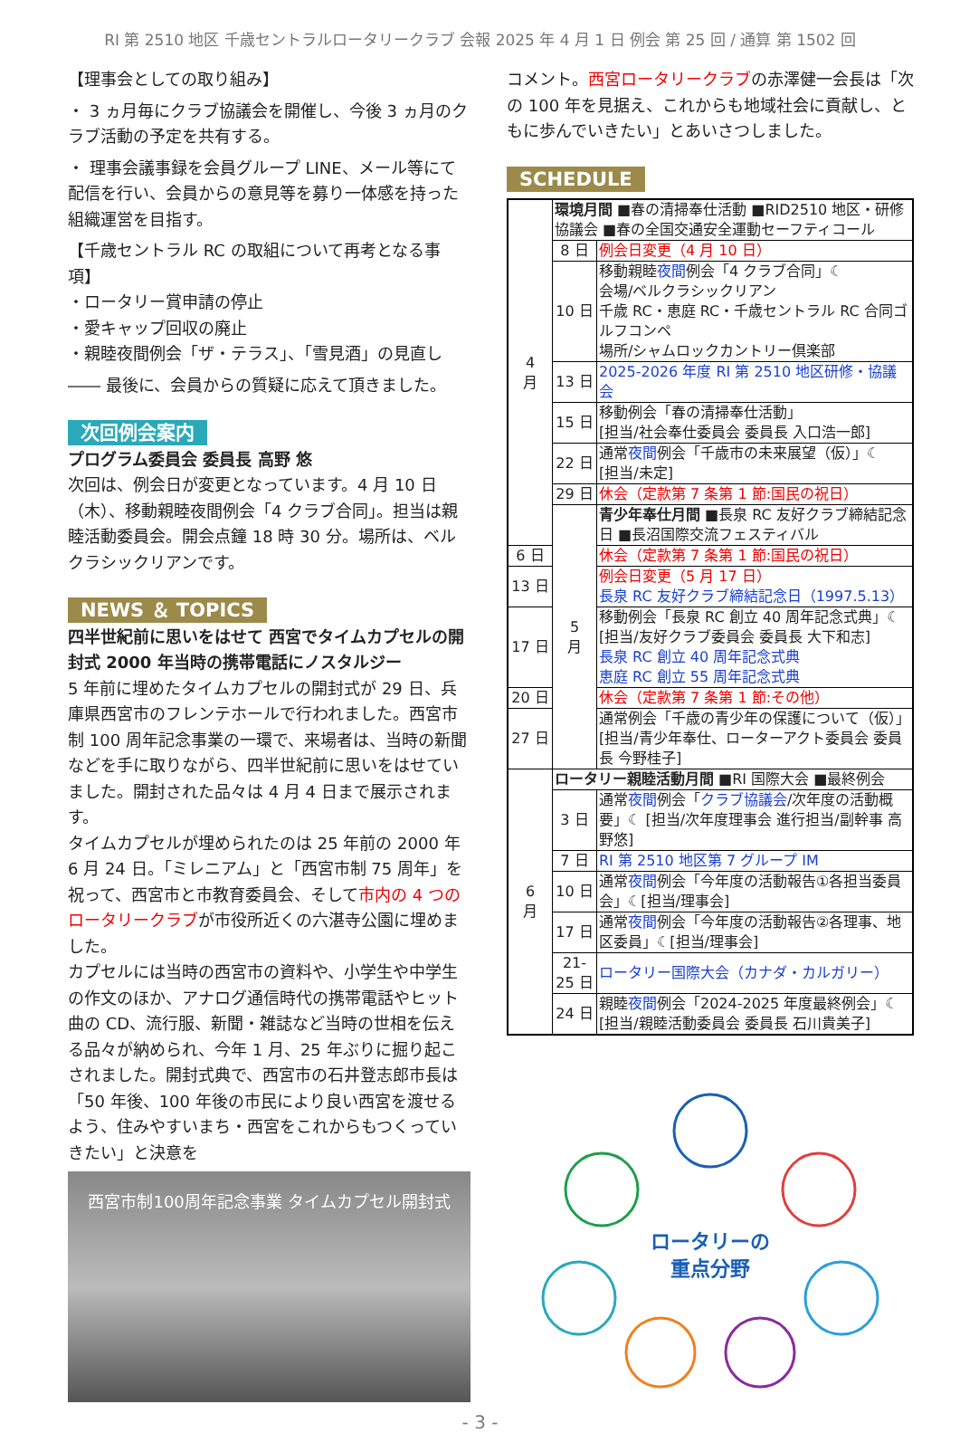RI 第 2510 地区 千歳セントラルロータリークラブ 会報 2025 年 4 月 1 日 例会 第 25 回 / 通算 第 1502 回
【理事会としての取り組み】
・ 3 ヵ月毎にクラブ協議会を開催し、今後 3 ヵ月のクラブ活動の予定を共有する。
・ 理事会議事録を会員グループ LINE、メール等にて配信を行い、会員からの意見等を募り一体感を持った組織運営を目指す。
【千歳セントラル RC の取組について再考となる事項】
・ロータリー賞申請の停止
・愛キャップ回収の廃止
・親睦夜間例会「ザ・テラス」、「雪見酒」の見直し
―― 最後に、会員からの質疑に応えて頂きました。
次回例会案内
プログラム委員会 委員長 高野 悠
次回は、例会日が変更となっています。4 月 10 日（木）、移動親睦夜間例会「4 クラブ合同」。担当は親睦活動委員会。開会点鐘 18 時 30 分。場所は、ベルクラシックリアンです。
NEWS ＆ TOPICS
四半世紀前に思いをはせて 西宮でタイムカプセルの開封式 2000 年当時の携帯電話にノスタルジー
5 年前に埋めたタイムカプセルの開封式が 29 日、兵庫県西宮市のフレンテホールで行われました。西宮市制 100 周年記念事業の一環で、来場者は、当時の新聞などを手に取りながら、四半世紀前に思いをはせていました。開封された品々は 4 月 4 日まで展示されます。
タイムカプセルが埋められたのは 25 年前の 2000 年 6 月 24 日。「ミレニアム」と「西宮市制 75 周年」を祝って、西宮市と市教育委員会、そして市内の 4 つのロータリークラブが市役所近くの六湛寺公園に埋めました。
カプセルには当時の西宮市の資料や、小学生や中学生の作文のほか、アナログ通信時代の携帯電話やヒット曲の CD、流行服、新聞・雑誌など当時の世相を伝える品々が納められ、今年 1 月、25 年ぶりに掘り起こされました。開封式典で、西宮市の石井登志郎市長は「50 年後、100 年後の市民により良い西宮を渡せるよう、住みやすいまち・西宮をこれからもつくっていきたい」と決意を
西宮市制100周年記念事業 タイムカプセル開封式
コメント。西宮ロータリークラブの赤澤健一会長は「次の 100 年を見据え、これからも地域社会に貢献し、ともに歩んでいきたい」とあいさつしました。
SCHEDULE
| 4 月 | 環境月間 ■春の清掃奉仕活動 ■RID2510 地区・研修協議会 ■春の全国交通安全運動セーフティコール | |
| | 8 日 | 例会日変更（4 月 10 日） |
| | 10 日 | 移動親睦 夜間 例会「4 クラブ合同」☾ 会場/ベルクラシックリアン 千歳 RC・恵庭 RC・千歳セントラル RC 合同ゴルフコンペ 場所/シャムロックカントリー倶楽部 |
| | 13 日 | 2025-2026 年度 RI 第 2510 地区研修・協議会 |
| | 15 日 | 移動例会「春の清掃奉仕活動」 [担当/社会奉仕委員会 委員長 入口浩一郎] |
| | 22 日 | 通常 夜間 例会「千歳市の未来展望（仮）」☾ [担当/未定] |
| | 29 日 | 休会（定款第 7 条第 1 節:国民の祝日） |
| | 5 月 | 青少年奉仕月間 ■長泉 RC 友好クラブ締結記念日 ■長沼国際交流フェスティバル |
| 6 日 | | 休会（定款第 7 条第 1 節:国民の祝日） |
| 13 日 | | 例会日変更（5 月 17 日） 長泉 RC 友好クラブ締結記念日（1997.5.13） |
| 17 日 | | 移動例会「長泉 RC 創立 40 周年記念式典」☾ [担当/友好クラブ委員会 委員長 大下和志] 長泉 RC 創立 40 周年記念式典 恵庭 RC 創立 55 周年記念式典 |
| 20 日 | | 休会（定款第 7 条第 1 節:その他） |
| 27 日 | | 通常例会「千歳の青少年の保護について（仮）」 [担当/青少年奉仕、ローターアクト委員会 委員長 今野桂子] |
| 6 月 | ロータリー親睦活動月間 ■RI 国際大会 ■最終例会 | |
| | 3 日 | 通常 夜間 例会「 クラブ協議会 /次年度の活動概要」☾ [担当/次年度理事会 進行担当/副幹事 高野悠] |
| | 7 日 | RI 第 2510 地区第 7 グループ IM |
| | 10 日 | 通常 夜間 例会「今年度の活動報告①各担当委員会」☾[担当/理事会] |
| | 17 日 | 通常 夜間 例会「今年度の活動報告②各理事、地区委員」☾[担当/理事会] |
| | 21-25 日 | ロータリー国際大会（カナダ・カルガリー） |
| | 24 日 | 親睦 夜間 例会「2024-2025 年度最終例会」☾ [担当/親睦活動委員会 委員長 石川貴美子] |
ロータリーの
重点分野
- 3 -